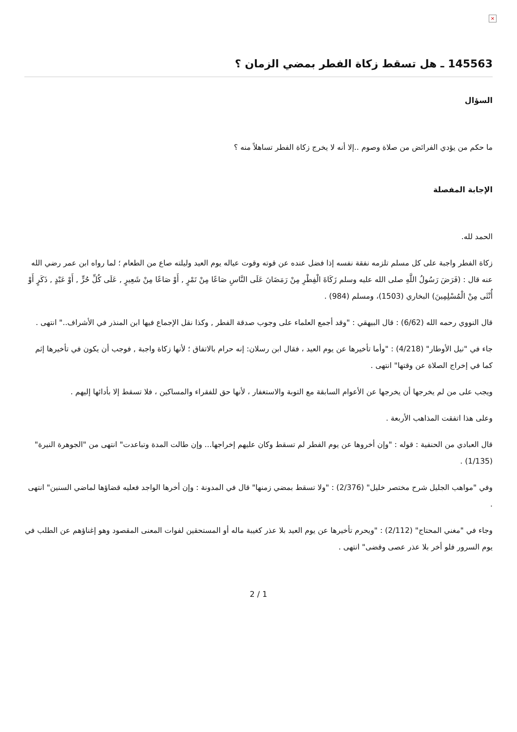×
145563 ـ هل تسقط زكاة الفطر بمضي الزمان ؟
السؤال
ما حكم من يؤدي الفرائض من صلاة وصوم ..إلا أنه لا يخرج زكاة الفطر تساهلاً منه ؟
الإجابة المفصلة
الحمد لله.
زكاة الفطر واجبة على كل مسلم تلزمه نفقة نفسه إذا فضل عنده عن قوته وقوت عياله يوم العيد وليلته صاع من الطعام ؛ لما رواه ابن عمر رضي الله عنه قال : (فَرَضَ رَسُولُ اللَّهِ صلى الله عليه وسلم زَكَاةَ الْفِطْرِ مِنْ رَمَضَانَ عَلَى النَّاسِ صَاعًا مِنْ تَمْرٍ , أَوْ صَاعًا مِنْ شَعِيرٍ , عَلَى كُلِّ حُرٍّ , أَوْ عَبْدٍ , ذَكَرٍ أَوْ أُنْثَى مِنْ الْمُسْلِمِينَ) البخاري (1503)، ومسلم (984) .
قال النووي رحمه الله (6/62) : قال البيهقي : "وقد أجمع العلماء على وجوب صدقة الفطر , وكذا نقل الإجماع فيها ابن المنذر في الأشراف.." انتهى .
جاء في "نيل الأوطار" (4/218) : "وأما تأخيرها عن يوم العيد ، فقال ابن رسلان: إنه حرام بالاتفاق ؛ لأنها زكاة واجبة , فوجب أن يكون في تأخيرها إثم كما في إخراج الصلاة عن وقتها" انتهى .
ويجب على من لم يخرجها أن يخرجها عن الأعوام السابقة مع التوبة والاستغفار ، لأنها حق للفقراء والمساكين ، فلا تسقط إلا بأدائها إليهم .
وعلى هذا اتفقت المذاهب الأربعة .
قال العبادي من الحنفية : قوله : "وإن أخروها عن يوم الفطر لم تسقط وكان عليهم إخراجها... وإن طالت المدة وتباعدت" انتهى من "الجوهرة النيرة" (1/135) .
وفي "مواهب الجليل شرح مختصر خليل" (2/376) : "ولا تسقط بمضي زمنها" قال في المدونة : وإن أخرها الواجد فعليه قضاؤها لماضي السنين" انتهى .
وجاء في "مغني المحتاج" (2/112) : "ويحرم تأخيرها عن يوم العيد بلا عذر كغيبة ماله أو المستحقين لفوات المعنى المقصود وهو إغناؤهم عن الطلب في يوم السرور فلو أخر بلا عذر عصى وقضى" انتهى .
2 / 1